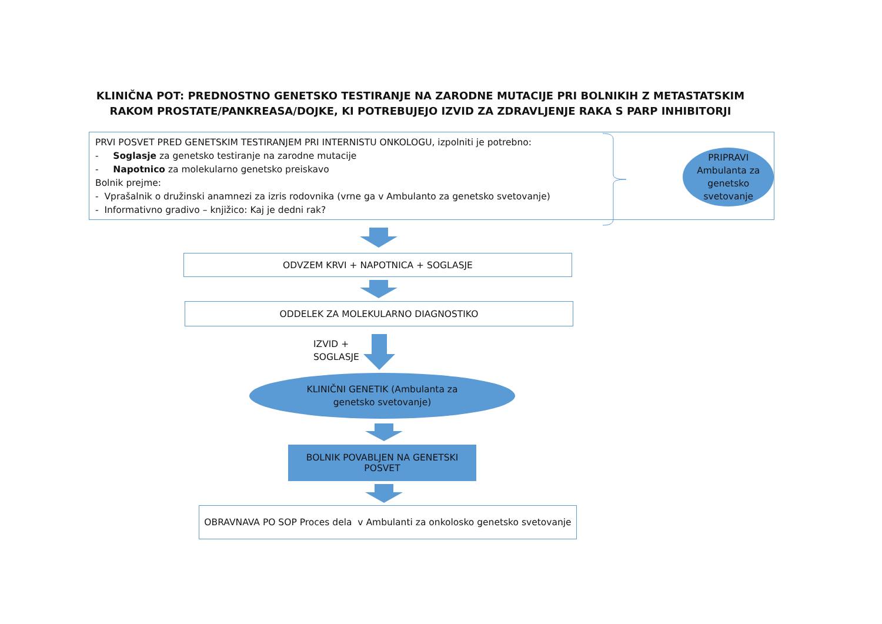KLINIČNA POT: PREDNOSTNO GENETSKO TESTIRANJE NA ZARODNE MUTACIJE PRI BOLNIKIH Z METASTATSKIM RAKOM PROSTATE/PANKREASA/DOJKE, KI POTREBUJEJO IZVID ZA ZDRAVLJENJE RAKA S PARP INHIBITORJI
PRVI POSVET PRED GENETSKIM TESTIRANJEM PRI INTERNISTU ONKOLOGU, izpolniti je potrebno:
- Soglasje za genetsko testiranje na zarodne mutacije
- Napotnico za molekularno genetsko preiskavo
Bolnik prejme:
- Vprašalnik o družinski anamnezi za izris rodovnika (vrne ga v Ambulanto za genetsko svetovanje)
- Informativno gradivo – knjižico: Kaj je dedni rak?
PRIPRAVI Ambulanta za genetsko svetovanje
ODVZEM KRVI + NAPOTNICA + SOGLASJE
ODDELEK ZA MOLEKULARNO DIAGNOSTIKO
IZVID +
SOGLASJE
KLINIČNI GENETIK (Ambulanta za
genetsko svetovanje)
BOLNIK POVABLJEN NA GENETSKI
POSVET
OBRAVNAVA PO SOP Proces dela v Ambulanti za onkolosko genetsko svetovanje